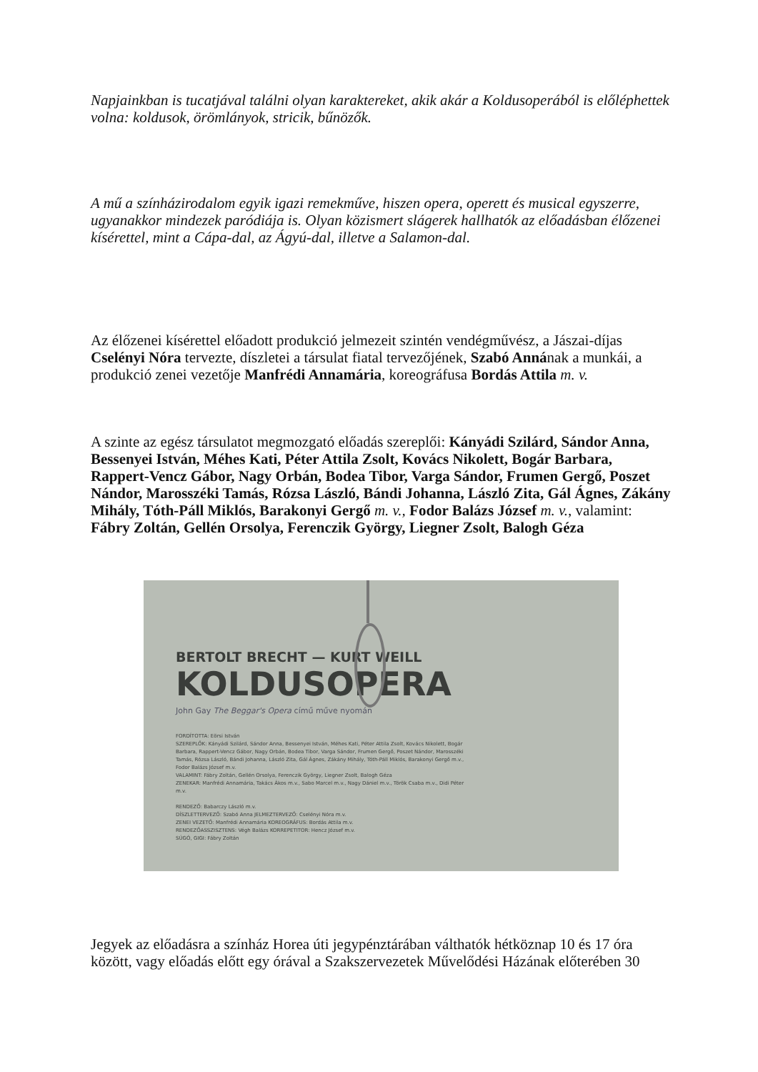Napjainkban is tucatjával találni olyan karaktereket, akik akár a Koldusoperából is előléphettek volna: koldusok, örömlányok, stricik, bűnözők.
A mű a színházirodalom egyik igazi remekműve, hiszen opera, operett és musical egyszerre, ugyanakkor mindezek paródiája is. Olyan közismert slágerek hallhatók az előadásban élőzenei kísérettel, mint a Cápa-dal, az Ágyú-dal, illetve a Salamon-dal.
Az élőzenei kísérettel előadott produkció jelmezeit szintén vendégművész, a Jászai-díjas Cselényi Nóra tervezte, díszletei a társulat fiatal tervezőjének, Szabó Annának a munkái, a produkció zenei vezetője Manfrédi Annamária, koreográfusa Bordás Attila m. v.
A szinte az egész társulatot megmozgató előadás szereplői: Kányádi Szilárd, Sándor Anna, Bessenyei István, Méhes Kati, Péter Attila Zsolt, Kovács Nikolett, Bogár Barbara, Rappert-Vencz Gábor, Nagy Orbán, Bodea Tibor, Varga Sándor, Frumen Gergő, Poszet Nándor, Marosszéki Tamás, Rózsa László, Bándi Johanna, László Zita, Gál Ágnes, Zákány Mihály, Tóth-Páll Miklós, Barakonyi Gergő m. v., Fodor Balázs József m. v., valamint: Fábry Zoltán, Gellén Orsolya, Ferenczik György, Liegner Zsolt, Balogh Géza
BERTOLT BRECHT — KURT WEILL
KOLDUSOPERA
John Gay The Beggar's Opera című műve nyomán
FORDÍTOTTA: Eörsi István
SZEREPLŐK: Kányádi Szilárd, Sándor Anna, Bessenyei István, Méhes Kati, Péter Attila Zsolt, Kovács Nikolett, Bogár Barbara, Rappert-Vencz Gábor, Nagy Orbán, Bodea Tibor, Varga Sándor, Frumen Gergő, Poszet Nándor, Marosszéki Tamás, Rózsa László, Bándi Johanna, László Zita, Gál Ágnes, Zákány Mihály, Tóth-Páll Miklós, Barakonyi Gergő m.v., Fodor Balázs József m.v.
VALAMINT: Fábry Zoltán, Gellén Orsolya, Ferenczik György, Liegner Zsolt, Balogh Géza
ZENEKAR: Manfrédi Annamária, Takács Ákos m.v., Sabo Marcel m.v., Nagy Dániel m.v., Török Csaba m.v., Didi Péter m.v.
RENDEZŐ: Babarczy László m.v.
DÍSZLETTERVEZŐ: Szabó Anna JELMEZTERVEZŐ: Cselényi Nóra m.v.
ZENEI VEZETŐ: Manfrédi Annamária KOREOGRÁFUS: Bordás Attila m.v.
RENDEZŐASSZISZTENS: Végh Balázs KORREPETITOR: Hencz József m.v.
SÚGÓ, GIGI: Fábry Zoltán
Jegyek az előadásra a színház Horea úti jegypénztárában válthatók hétköznap 10 és 17 óra között, vagy előadás előtt egy órával a Szakszervezetek Művelődési Házának előterében 30